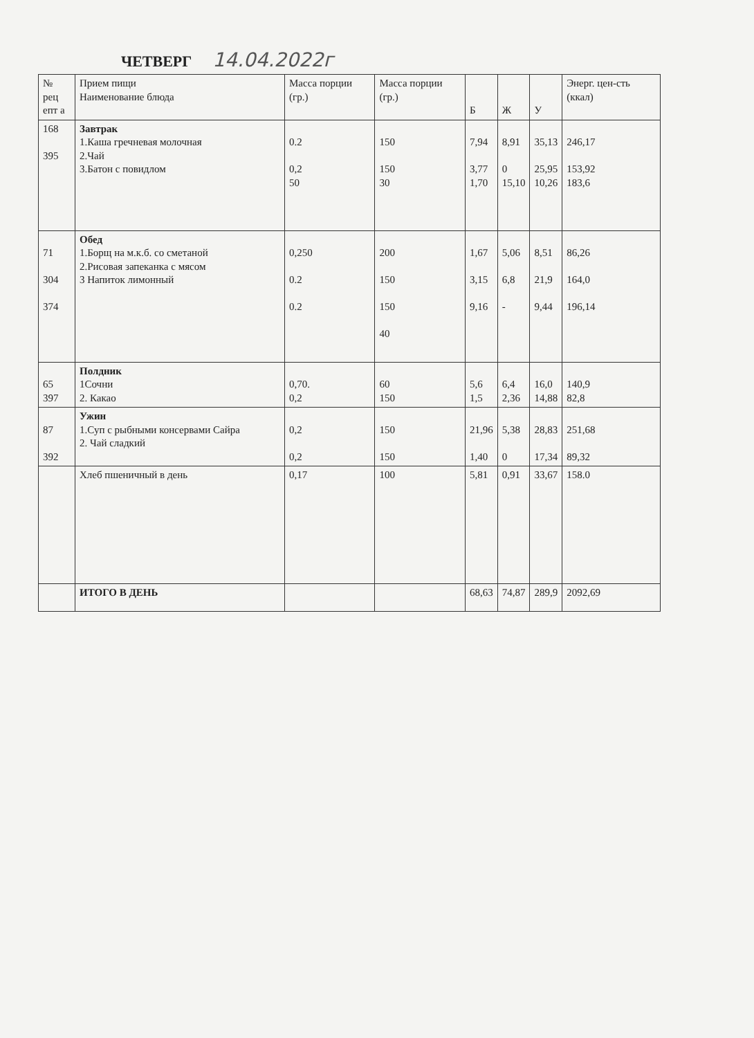ЧЕТВЕРГ
14.04.2022г
| № рец епт а | Прием пищи Наименование блюда | Масса порции (гр.) | Масса порции (гр.) | Б | Ж | У | Энерг. цен-сть (ккал) |
| --- | --- | --- | --- | --- | --- | --- | --- |
| 168 395 | Завтрак 1.Каша гречневая молочная 2.Чай 3.Батон с повидлом | 0.2 0,2 50 | 150 150 30 | 7,94 3,77 1,70 | 8,91 0 15,10 | 35,13 25,95 10,26 | 246,17 153,92 183,6 |
| 71 304 374 | Обед 1.Борщ на м.к.б. со сметаной 2.Рисовая запеканка с мясом 3 Напиток лимонный | 0,250 0.2 0.2 | 200 150 150 40 | 1,67 3,15 9,16 | 5,06 6,8 - | 8,51 21,9 9,44 | 86,26 164,0 196,14 |
| 65 397 | Полдник 1Сочни 2. Какао | 0,70. 0,2 | 60 150 | 5,6 1,5 | 6,4 2,36 | 16,0 14,88 | 140,9 82,8 |
| 87 392 | Ужин 1.Суп с рыбными консервами Сайра 2. Чай сладкий | 0,2 0,2 | 150 150 | 21,96 1,40 | 5,38 0 | 28,83 17,34 | 251,68 89,32 |
| | Хлеб пшеничный в день | 0,17 | 100 | 5,81 | 0,91 | 33,67 | 158.0 |
| | ИТОГО В ДЕНЬ | | | 68,63 | 74,87 | 289,9 | 2092,69 |